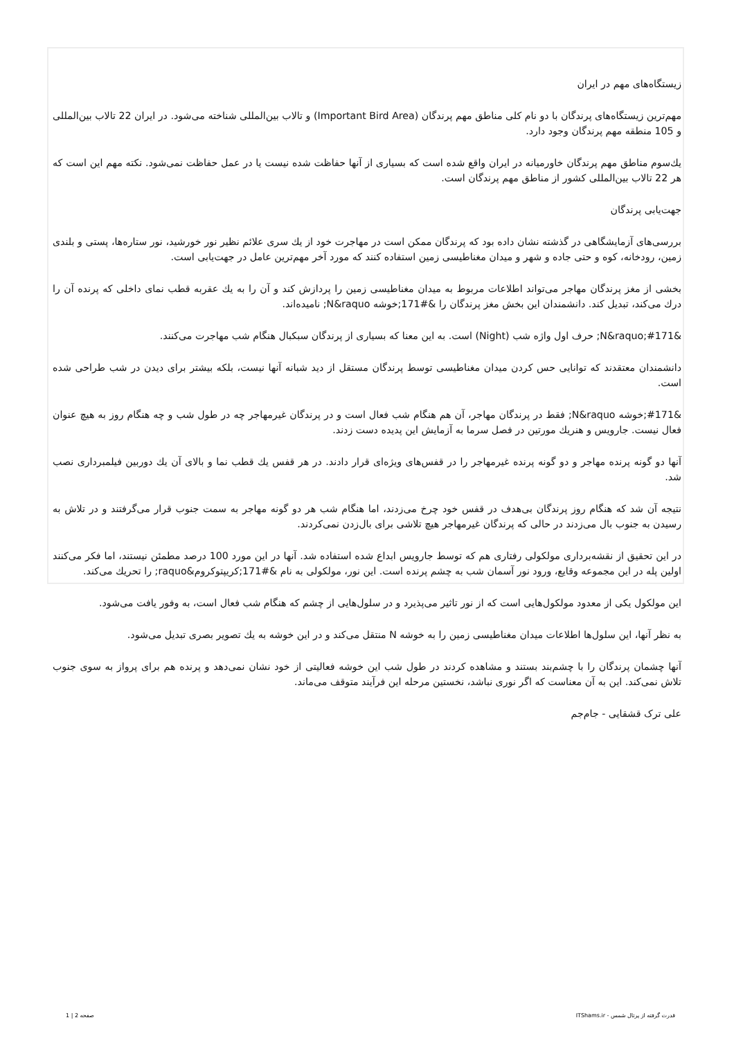زیستگاه‌های مهم در ایران
مهم‌ترین زیستگاه‌های پرندگان با دو نام کلی مناطق مهم پرندگان (Important Bird Area) و تالاب بین‌المللی شناخته می‌شود. در ایران 22 تالاب بین‌المللی و 105 منطقه مهم پرندگان وجود دارد.
یك‌سوم مناطق مهم پرندگان خاورمیانه در ایران واقع شده است که بسیاری از آنها حفاظت شده نیست یا در عمل حفاظت نمی‌شود. نکته مهم این است که هر 22 تالاب بین‌المللی کشور از مناطق مهم پرندگان است.
جهت‌یابی پرندگان
بررسی‌های آزمایشگاهی در گذشته نشان داده بود که پرندگان ممکن است در مهاجرت خود از یك سری علائم نظیر نور خورشید، نور ستاره‌ها، پستی و بلندی زمین، رودخانه، کوه و حتی جاده و شهر و میدان مغناطیسی زمین استفاده کنند که مورد آخر مهم‌ترین عامل در جهت‌یابی است.
بخشی از مغز پرندگان مهاجر می‌تواند اطلاعات مربوط به میدان مغناطیسی زمین را پردازش کند و آن را به یك عقربه قطب نمای داخلی که پرنده آن را درك می‌کند، تبدیل کند. دانشمندان این بخش مغز پرندگان را &#171;خوشه N&raquo; نامیده‌اند.
&#171;N&raquo; حرف اول واژه شب (Night) است. به این معنا که بسیاری از پرندگان سبکبال هنگام شب مهاجرت می‌کنند.
دانشمندان معتقدند که توانایی حس کردن میدان مغناطیسی توسط پرندگان مستقل از دید شبانه آنها نیست، بلکه بیشتر برای دیدن در شب طراحی شده است.
&#171;خوشه N&raquo; فقط در پرندگان مهاجر، آن هم هنگام شب فعال است و در پرندگان غیرمهاجر چه در طول شب و چه هنگام روز به هیچ عنوان فعال نیست. جارویس و هنریك مورتین در فصل سرما به آزمایش این پدیده دست زدند.
آنها دو گونه پرنده مهاجر و دو گونه پرنده غیرمهاجر را در قفس‌های ویژه‌ای قرار دادند. در هر قفس یك قطب نما و بالای آن یك دوربین فیلمبرداری نصب شد.
نتیجه آن شد که هنگام روز پرندگان بی‌هدف در قفس خود چرخ می‌زدند، اما هنگام شب هر دو گونه مهاجر به سمت جنوب قرار می‌گرفتند و در تلاش به رسیدن به جنوب بال می‌زدند در حالی که پرندگان غیرمهاجر هیچ تلاشی برای بال‌زدن نمی‌کردند.
در این تحقیق از نقشه‌برداری مولکولی رفتاری هم که توسط جارویس ابداع شده استفاده شد. آنها در این مورد 100 درصد مطمئن نیستند، اما فکر می‌کنند اولین پله در این مجموعه وقایع، ورود نور آسمان شب به چشم پرنده است. این نور، مولکولی به نام &#171;کریپتوکروم&raquo; را تحریك می‌کند.
این مولکول یکی از معدود مولکول‌هایی است که از نور تاثیر می‌پذیرد و در سلول‌هایی از چشم که هنگام شب فعال است، به وفور یافت می‌شود.
به نظر آنها، این سلول‌ها اطلاعات میدان مغناطیسی زمین را به خوشه N منتقل می‌کند و در این خوشه به یك تصویر بصری تبدیل می‌شود.
آنها چشمان پرندگان را با چشم‌بند بستند و مشاهده کردند در طول شب این خوشه فعالیتی از خود نشان نمی‌دهد و پرنده هم برای پرواز به سوی جنوب تلاش نمی‌کند. این به آن معناست که اگر نوری نباشد، نخستین مرحله این فرآیند متوقف می‌ماند.
علی ترک قشقایی - جام‌جم
قدرت گرفته از پرتال شمس - ITShams.ir صفحه 2 | 1